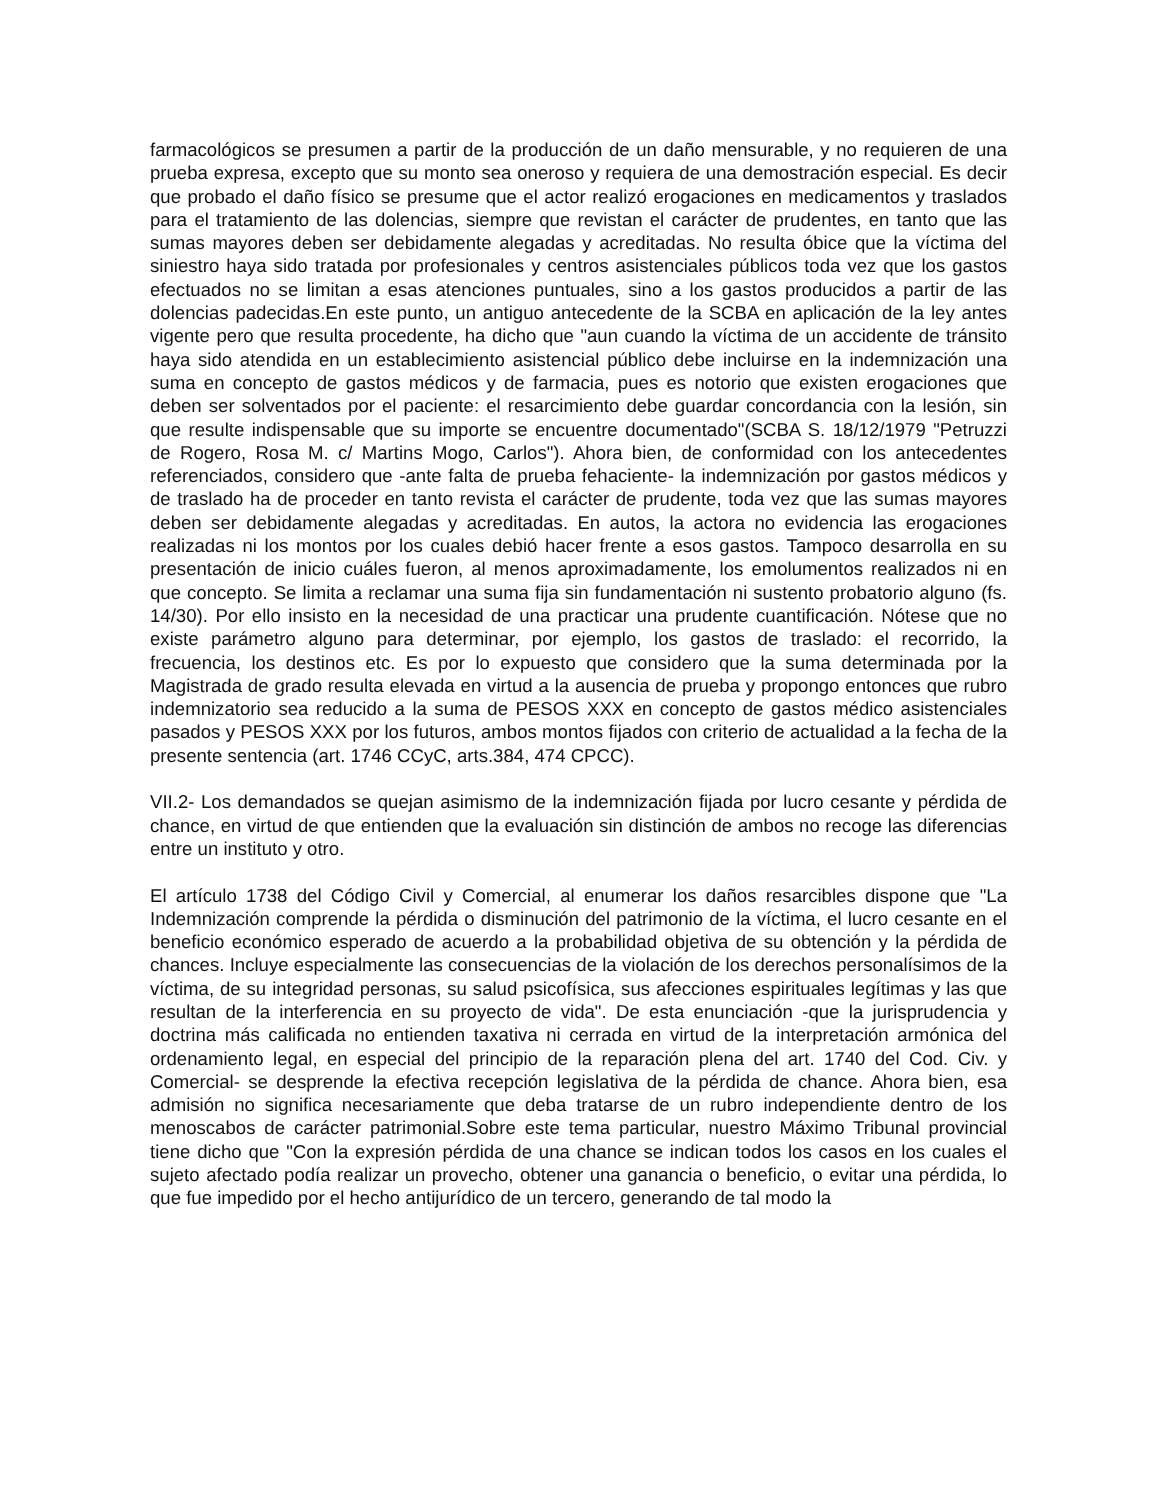farmacológicos se presumen a partir de la producción de un daño mensurable, y no requieren de una prueba expresa, excepto que su monto sea oneroso y requiera de una demostración especial. Es decir que probado el daño físico se presume que el actor realizó erogaciones en medicamentos y traslados para el tratamiento de las dolencias, siempre que revistan el carácter de prudentes, en tanto que las sumas mayores deben ser debidamente alegadas y acreditadas. No resulta óbice que la víctima del siniestro haya sido tratada por profesionales y centros asistenciales públicos toda vez que los gastos efectuados no se limitan a esas atenciones puntuales, sino a los gastos producidos a partir de las dolencias padecidas.En este punto, un antiguo antecedente de la SCBA en aplicación de la ley antes vigente pero que resulta procedente, ha dicho que "aun cuando la víctima de un accidente de tránsito haya sido atendida en un establecimiento asistencial público debe incluirse en la indemnización una suma en concepto de gastos médicos y de farmacia, pues es notorio que existen erogaciones que deben ser solventados por el paciente: el resarcimiento debe guardar concordancia con la lesión, sin que resulte indispensable que su importe se encuentre documentado"(SCBA S. 18/12/1979 "Petruzzi de Rogero, Rosa M. c/ Martins Mogo, Carlos"). Ahora bien, de conformidad con los antecedentes referenciados, considero que -ante falta de prueba fehaciente- la indemnización por gastos médicos y de traslado ha de proceder en tanto revista el carácter de prudente, toda vez que las sumas mayores deben ser debidamente alegadas y acreditadas. En autos, la actora no evidencia las erogaciones realizadas ni los montos por los cuales debió hacer frente a esos gastos. Tampoco desarrolla en su presentación de inicio cuáles fueron, al menos aproximadamente, los emolumentos realizados ni en que concepto. Se limita a reclamar una suma fija sin fundamentación ni sustento probatorio alguno (fs. 14/30). Por ello insisto en la necesidad de una practicar una prudente cuantificación. Nótese que no existe parámetro alguno para determinar, por ejemplo, los gastos de traslado: el recorrido, la frecuencia, los destinos etc. Es por lo expuesto que considero que la suma determinada por la Magistrada de grado resulta elevada en virtud a la ausencia de prueba y propongo entonces que rubro indemnizatorio sea reducido a la suma de PESOS XXX en concepto de gastos médico asistenciales pasados y PESOS XXX por los futuros, ambos montos fijados con criterio de actualidad a la fecha de la presente sentencia (art. 1746 CCyC, arts.384, 474 CPCC).
VII.2- Los demandados se quejan asimismo de la indemnización fijada por lucro cesante y pérdida de chance, en virtud de que entienden que la evaluación sin distinción de ambos no recoge las diferencias entre un instituto y otro.
El artículo 1738 del Código Civil y Comercial, al enumerar los daños resarcibles dispone que "La Indemnización comprende la pérdida o disminución del patrimonio de la víctima, el lucro cesante en el beneficio económico esperado de acuerdo a la probabilidad objetiva de su obtención y la pérdida de chances. Incluye especialmente las consecuencias de la violación de los derechos personalísimos de la víctima, de su integridad personas, su salud psicofísica, sus afecciones espirituales legítimas y las que resultan de la interferencia en su proyecto de vida". De esta enunciación -que la jurisprudencia y doctrina más calificada no entienden taxativa ni cerrada en virtud de la interpretación armónica del ordenamiento legal, en especial del principio de la reparación plena del art. 1740 del Cod. Civ. y Comercial- se desprende la efectiva recepción legislativa de la pérdida de chance. Ahora bien, esa admisión no significa necesariamente que deba tratarse de un rubro independiente dentro de los menoscabos de carácter patrimonial.Sobre este tema particular, nuestro Máximo Tribunal provincial tiene dicho que "Con la expresión pérdida de una chance se indican todos los casos en los cuales el sujeto afectado podía realizar un provecho, obtener una ganancia o beneficio, o evitar una pérdida, lo que fue impedido por el hecho antijurídico de un tercero, generando de tal modo la